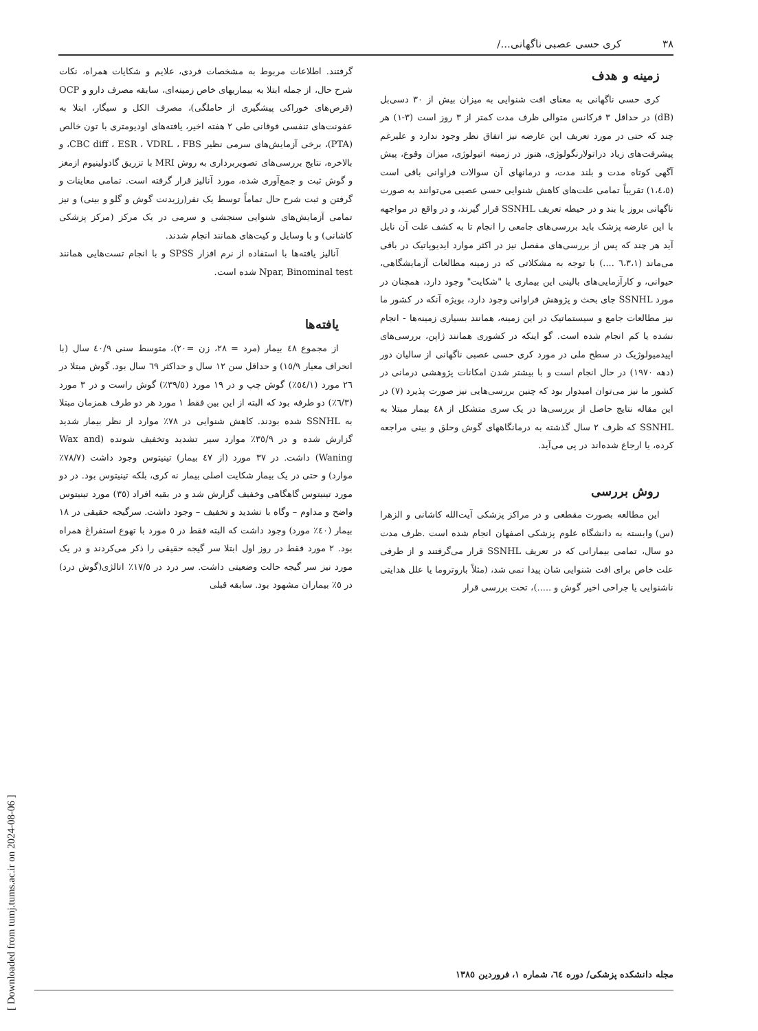[ Downloaded from tumj.tums.ac.ir on 2024-08-06 ]
۳۸ کری حسی عصبی ناگهانی.../
زمینه و هدف
کری حسی ناگهانی به معنای افت شنوایی به میزان بیش از ۳۰ دسی‌بل (dB) در حداقل ۳ فرکانس متوالی ظرف مدت کمتر از ۳ روز است (۳-۱) هر چند که حتی در مورد تعریف این عارضه نیز اتفاق نظر وجود ندارد و علیرغم پیشرفت‌های زیاد دراتولارنگولوژی، هنوز در زمینه اتیولوژی، میزان وقوع، پیش آگهی کوتاه مدت و بلند مدت، و درمانهای آن سوالات فراوانی باقی است (۱،٤،٥) تقریباً تمامی علت‌های کاهش شنوایی حسی عصبی می‌توانند به صورت ناگهانی بروز یا بند و در حیطه تعریف SSNHL قرار گیرند، و در واقع در مواجهه با این عارضه پزشک باید بررسی‌های جامعی را انجام تا به کشف علت آن نایل آید هر چند که پس از بررسی‌های مفصل نیز در اکثر موارد ایدیوپاتیک در باقی می‌ماند (٦،٣،١ ....) با توجه به مشکلاتی که در زمینه مطالعات آزمایشگاهی، حیوانی، و کارآزمایی‌های بالینی این بیماری یا "شکایت" وجود دارد، همچنان در مورد SSNHL جای بحث و پژوهش فراوانی وجود دارد، بویژه آنکه در کشور ما نیز مطالعات جامع و سیستماتیک در این زمینه، همانند بسیاری زمینه‌ها - انجام نشده یا کم انجام شده است. گو اینکه در کشوری همانند ژاپن، بررسی‌های اپیدمیولوژیک در سطح ملی در مورد کری حسی عصبی ناگهانی از سالیان دور (دهه ۱۹۷۰) در حال انجام است و با بیشتر شدن امکانات پژوهشی درمانی در کشور ما نیز می‌توان امیدوار بود که چنین بررسی‌هایی نیز صورت پذیرد (۷) در این مقاله نتایج حاصل از بررسی‌ها در یک سری متشکل از ٤٨ بیمار مبتلا به SSNHL که ظرف ۲ سال گذشته به درمانگاههای گوش وحلق و بینی مراجعه کرده، یا ارجاع شده‌اند در پی می‌آید.
روش بررسی
این مطالعه بصورت مقطعی و در مراکز پزشکی آیت‌الله کاشانی و الزهرا (س) وابسته به دانشگاه علوم پزشکی اصفهان انجام شده است .ظرف مدت دو سال، تمامی بیمارانی که در تعریف SSNHL قرار می‌گرفتند و از طرفی علت خاص برای افت شنوایی شان پیدا نمی شد، (مثلاً باروتروما یا علل هدایتی ناشنوایی یا جراحی اخیر گوش و .....)، تحت بررسی قرار
گرفتند. اطلاعات مربوط به مشخصات فردی، علایم و شکایات همراه، نکات شرح حال، از جمله ابتلا به بیماریهای خاص زمینه‌ای، سابقه مصرف دارو و OCP (قرص‌های خوراکی پیشگیری از حاملگی)، مصرف الکل و سیگار، ابتلا به عفونت‌های تنفسی فوقانی طی ۲ هفته اخیر، یافته‌های اودیومتری با تون خالص (PTA)، برخی آزمایش‌های سرمی نظیر CBC diff ، ESR ، VDRL ، FBS، و بالاخره، نتایج بررسی‌های تصویربرداری به روش MRI با تزریق گادولینیوم ازمغز و گوش ثبت و جمع‌آوری شده، مورد آنالیز قرار گرفته است. تمامی معاینات و گرفتن و ثبت شرح حال تماماً توسط یک نفر(رزیدنت گوش و گلو و بینی) و نیز تمامی آزمایش‌های شنوایی سنجشی و سرمی در یک مرکز (مرکز پزشکی کاشانی) و با وسایل و کیت‌های همانند انجام شدند.
آنالیز یافته‌ها با استفاده از نرم افزار SPSS و با انجام تست‌هایی همانند Npar, Binominal test شده است.
یافته‌ها
از مجموع ٤٨ بیمار (مرد = ۲۸، زن =۲۰)، متوسط سنی ٤٠/۹ سال (با انحراف معیار ۱٥/۹) و حداقل سن ۱۲ سال و حداکثر ٦۹ سال بود. گوش مبتلا در ۲٦ مورد (٥٤/۱٪) گوش چپ و در ۱۹ مورد (۳۹/٥٪) گوش راست و در ۳ مورد (٦/۳٪) دو طرفه بود که البته از این بین فقط ۱ مورد هر دو طرف همزمان مبتلا به SSNHL شده بودند. کاهش شنوایی در ۷۸٪ موارد از نظر بیمار شدید گزارش شده و در ۳٥/۹٪ موارد سیر تشدید وتخفیف شونده (Wax and Waning) داشت. در ۳۷ مورد (از ٤۷ بیمار) تینیتوس وجود داشت (۷۸/۷٪ موارد) و حتی در یک بیمار شکایت اصلی بیمار نه کری، بلکه تینیتوس بود. در دو مورد تینیتوس گاهگاهی وخفیف گزارش شد و در بقیه افراد (۳٥) مورد تینیتوس واضح و مداوم – وگاه با تشدید و تخفیف – وجود داشت. سرگیجه حقیقی در ۱۸ بیمار (٤٠٪ مورد) وجود داشت که البته فقط در ٥ مورد با تهوع استفراغ همراه بود. ۲ مورد فقط در روز اول ابتلا سر گیجه حقیقی را ذکر می‌کردند و در یک مورد نیز سر گیجه حالت وضعیتی داشت. سر درد در ۱۷/٥٪ اتالژی(گوش درد) در ٥٪ بیماران مشهود بود. سابقه قبلی
مجله دانشکده پزشکی/ دوره ٦٤، شماره ۱، فروردین ۱۳۸٥